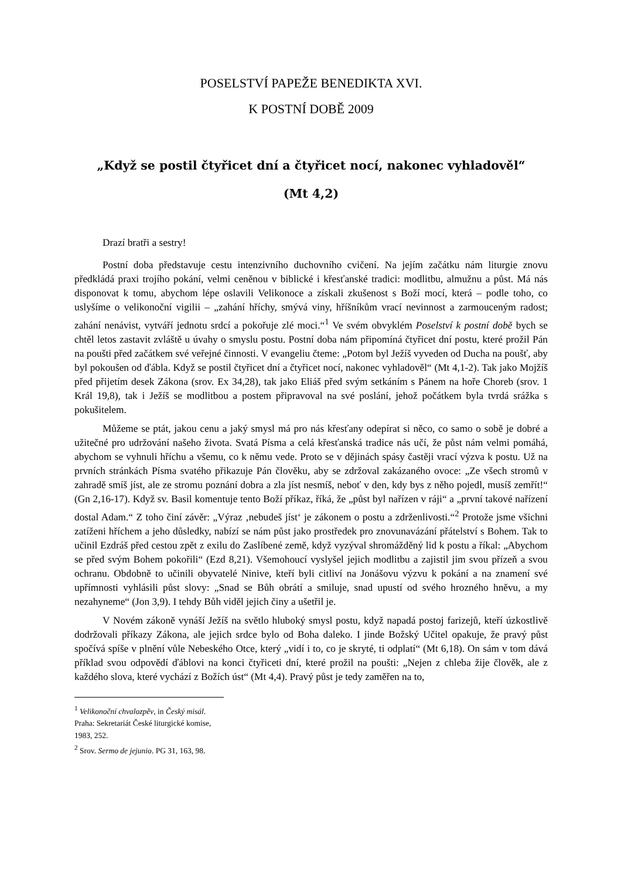POSELSTVÍ PAPEŽE BENEDIKTA XVI.
K POSTNÍ DOBĚ 2009
„Když se postil čtyřicet dní a čtyřicet nocí, nakonec vyhladověl“
(Mt 4,2)
Drazí bratři a sestry!
Postní doba představuje cestu intenzivního duchovního cvičení. Na jejím začátku nám liturgie znovu předkládá praxi trojího pokání, velmi ceněnou v biblické i křesťanské tradici: modlitbu, almužnu a půst. Má nás disponovat k tomu, abychom lépe oslavili Velikonoce a získali zkušenost s Boží mocí, která – podle toho, co uslyšíme o velikonoční vigilii – „zahání hříchy, smývá viny, hříšníkům vrací nevinnost a zarmouceným radost; zahání nenávist, vytváří jednotu srdcí a pokořuje zlé moci.“<sup>1</sup> Ve svém obvyklém Poselství k postní době bych se chtěl letos zastavit zvláště u úvahy o smyslu postu. Postní doba nám připomíná čtyřicet dní postu, které prožil Pán na poušti před začátkem své veřejné činnosti. V evangeliu čteme: „Potom byl Ježíš vyveden od Ducha na poušť, aby byl pokoušen od ďábla. Když se postil čtyřicet dní a čtyřicet nocí, nakonec vyhladověl“ (Mt 4,1-2). Tak jako Mojžíš před přijetím desek Zákona (srov. Ex 34,28), tak jako Eliáš před svým setkáním s Pánem na hoře Choreb (srov. 1 Král 19,8), tak i Ježíš se modlitbou a postem připravoval na své poslání, jehož počátkem byla tvrdá srážka s pokušitelem.
Můžeme se ptát, jakou cenu a jaký smysl má pro nás křesťany odepírat si něco, co samo o sobě je dobré a užitečné pro udržování našeho života. Svatá Písma a celá křesťanská tradice nás učí, že půst nám velmi pomáhá, abychom se vyhnuli hříchu a všemu, co k němu vede. Proto se v dějinách spásy častěji vrací výzva k postu. Už na prvních stránkách Písma svatého přikazuje Pán člověku, aby se zdržoval zakázaného ovoce: „Ze všech stromů v zahradě smíš jíst, ale ze stromu poznání dobra a zla jíst nesmíš, neboť v den, kdy bys z něho pojedl, musíš zemřít!“ (Gn 2,16-17). Když sv. Basil komentuje tento Boží příkaz, říká, že „půst byl nařízen v ráji“ a „první takové nařízení dostal Adam.“ Z toho činí závěr: „Výraz ‚nebudeš jíst‘ je zákonem o postu a zdrženlivosti.“<sup>2</sup> Protože jsme všichni zatíženi hříchem a jeho důsledky, nabízí se nám půst jako prostředek pro znovunavázání přátelství s Bohem. Tak to učinil Ezdráš před cestou zpět z exilu do Zaslíbené země, když vyzýval shromážděný lid k postu a říkal: „Abychom se před svým Bohem pokořili“ (Ezd 8,21). Všemohoucí vyslyšel jejich modlitbu a zajistil jim svou přízeň a svou ochranu. Obdobně to učinili obyvatelé Ninive, kteří byli citliví na Jonášovu výzvu k pokání a na znamení své upřímnosti vyhlásili půst slovy: „Snad se Bůh obrátí a smiluje, snad upustí od svého hrozného hněvu, a my nezahyneme“ (Jon 3,9). I tehdy Bůh viděl jejich činy a ušetřil je.
V Novém zákoně vynáší Ježíš na světlo hluboký smysl postu, když napadá postoj farizejů, kteří úzkostlivě dodržovali příkazy Zákona, ale jejich srdce bylo od Boha daleko. I jinde Božský Učitel opakuje, že pravý půst spočívá spíše v plnění vůle Nebeského Otce, který „vidí i to, co je skryté, ti odplatí“ (Mt 6,18). On sám v tom dává příklad svou odpovědí ďáblovi na konci čtyřiceti dní, které prožil na poušti: „Nejen z chleba žije člověk, ale z každého slova, které vychází z Božích úst“ (Mt 4,4). Pravý půst je tedy zaměřen na to,
<sup>1</sup> Velikonoční chvalozpěv, in Český misál. Praha: Sekretariát České liturgické komise, 1983, 252.
<sup>2</sup> Srov. Sermo de jejunio. PG 31, 163, 98.